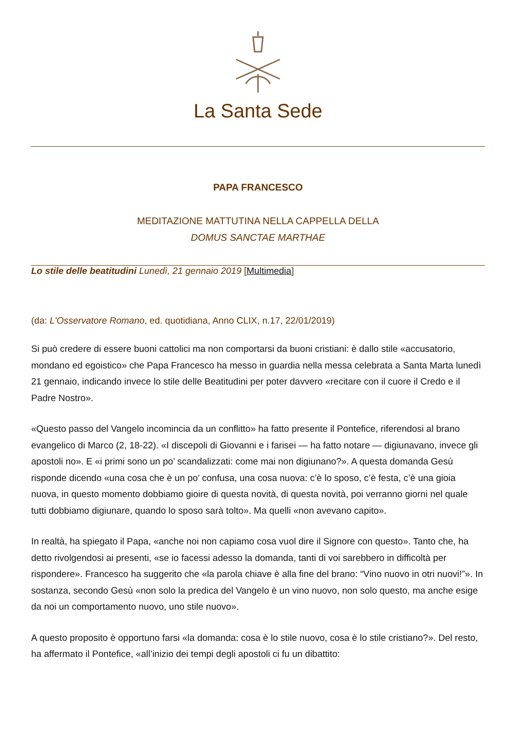La Santa Sede
PAPA FRANCESCO
MEDITAZIONE MATTUTINA NELLA CAPPELLA DELLA
DOMUS SANCTAE MARTHAE
Lo stile delle beatitudini Lunedì, 21 gennaio 2019 [Multimedia]
(da: L'Osservatore Romano, ed. quotidiana, Anno CLIX, n.17, 22/01/2019)
Si può credere di essere buoni cattolici ma non comportarsi da buoni cristiani: è dallo stile «accusatorio, mondano ed egoistico» che Papa Francesco ha messo in guardia nella messa celebrata a Santa Marta lunedì 21 gennaio, indicando invece lo stile delle Beatitudini per poter davvero «recitare con il cuore il Credo e il Padre Nostro».
«Questo passo del Vangelo incomincia da un conflitto» ha fatto presente il Pontefice, riferendosi al brano evangelico di Marco (2, 18-22). «I discepoli di Giovanni e i farisei — ha fatto notare — digiunavano, invece gli apostoli no». E «i primi sono un po’ scandalizzati: come mai non digiunano?». A questa domanda Gesù risponde dicendo «una cosa che è un po’ confusa, una cosa nuova: c’è lo sposo, c’è festa, c’è una gioia nuova, in questo momento dobbiamo gioire di questa novità, di questa novità, poi verranno giorni nel quale tutti dobbiamo digiunare, quando lo sposo sarà tolto». Ma quelli «non avevano capito».
In realtà, ha spiegato il Papa, «anche noi non capiamo cosa vuol dire il Signore con questo». Tanto che, ha detto rivolgendosi ai presenti, «se io facessi adesso la domanda, tanti di voi sarebbero in difficoltà per rispondere». Francesco ha suggerito che «la parola chiave è alla fine del brano: “Vino nuovo in otri nuovi!”». In sostanza, secondo Gesù «non solo la predica del Vangelo è un vino nuovo, non solo questo, ma anche esige da noi un comportamento nuovo, uno stile nuovo».
A questo proposito è opportuno farsi «la domanda: cosa è lo stile nuovo, cosa è lo stile cristiano?». Del resto, ha affermato il Pontefice, «all’inizio dei tempi degli apostoli ci fu un dibattito: